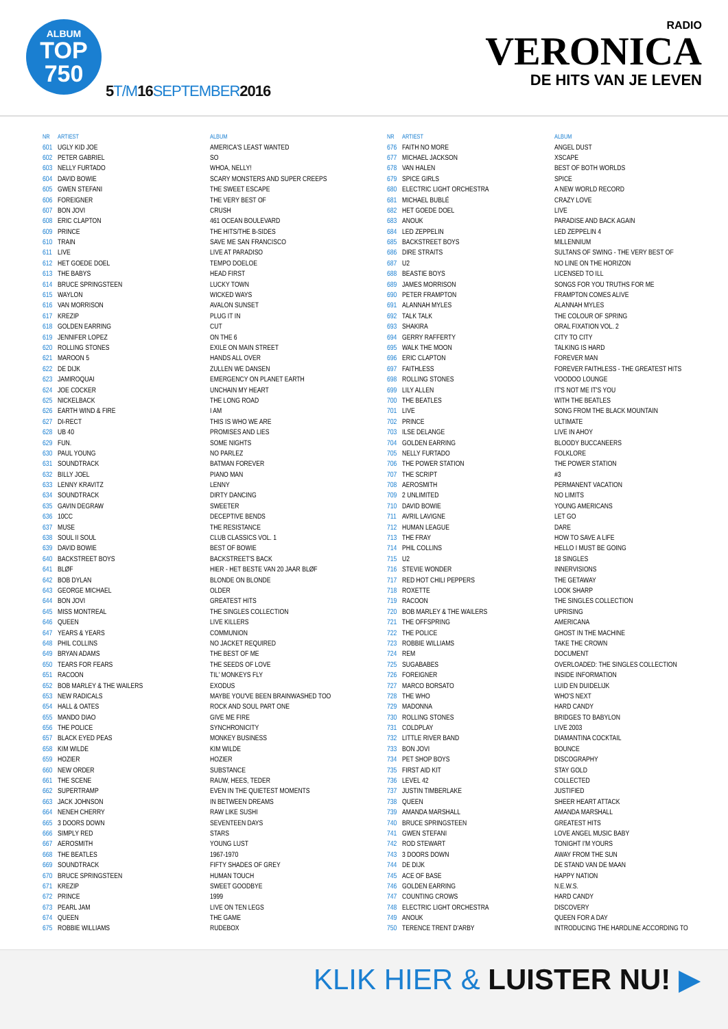ALBUM
TOP
750
5T/M16SEPTEMBER2016
RADIO
VERONICA
DE HITS VAN JE LEVEN
| NR | ARTIEST | ALBUM |
| --- | --- | --- |
| 601 | UGLY KID JOE | AMERICA'S LEAST WANTED |
| 602 | PETER GABRIEL | SO |
| 603 | NELLY FURTADO | WHOA, NELLY! |
| 604 | DAVID BOWIE | SCARY MONSTERS AND SUPER CREEPS |
| 605 | GWEN STEFANI | THE SWEET ESCAPE |
| 606 | FOREIGNER | THE VERY BEST OF |
| 607 | BON JOVI | CRUSH |
| 608 | ERIC CLAPTON | 461 OCEAN BOULEVARD |
| 609 | PRINCE | THE HITS/THE B-SIDES |
| 610 | TRAIN | SAVE ME SAN FRANCISCO |
| 611 | LIVE | LIVE AT PARADISO |
| 612 | HET GOEDE DOEL | TEMPO DOELOE |
| 613 | THE BABYS | HEAD FIRST |
| 614 | BRUCE SPRINGSTEEN | LUCKY TOWN |
| 615 | WAYLON | WICKED WAYS |
| 616 | VAN MORRISON | AVALON SUNSET |
| 617 | KREZIP | PLUG IT IN |
| 618 | GOLDEN EARRING | CUT |
| 619 | JENNIFER LOPEZ | ON THE 6 |
| 620 | ROLLING STONES | EXILE ON MAIN STREET |
| 621 | MAROON 5 | HANDS ALL OVER |
| 622 | DE DIJK | ZULLEN WE DANSEN |
| 623 | JAMIROQUAI | EMERGENCY ON PLANET EARTH |
| 624 | JOE COCKER | UNCHAIN MY HEART |
| 625 | NICKELBACK | THE LONG ROAD |
| 626 | EARTH WIND & FIRE | I AM |
| 627 | DI-RECT | THIS IS WHO WE ARE |
| 628 | UB 40 | PROMISES AND LIES |
| 629 | FUN. | SOME NIGHTS |
| 630 | PAUL YOUNG | NO PARLEZ |
| 631 | SOUNDTRACK | BATMAN FOREVER |
| 632 | BILLY JOEL | PIANO MAN |
| 633 | LENNY KRAVITZ | LENNY |
| 634 | SOUNDTRACK | DIRTY DANCING |
| 635 | GAVIN DEGRAW | SWEETER |
| 636 | 10CC | DECEPTIVE BENDS |
| 637 | MUSE | THE RESISTANCE |
| 638 | SOUL II SOUL | CLUB CLASSICS VOL. 1 |
| 639 | DAVID BOWIE | BEST OF BOWIE |
| 640 | BACKSTREET BOYS | BACKSTREET'S BACK |
| 641 | BLØF | HIER - HET BESTE VAN 20 JAAR BLØF |
| 642 | BOB DYLAN | BLONDE ON BLONDE |
| 643 | GEORGE MICHAEL | OLDER |
| 644 | BON JOVI | GREATEST HITS |
| 645 | MISS MONTREAL | THE SINGLES COLLECTION |
| 646 | QUEEN | LIVE KILLERS |
| 647 | YEARS & YEARS | COMMUNION |
| 648 | PHIL COLLINS | NO JACKET REQUIRED |
| 649 | BRYAN ADAMS | THE BEST OF ME |
| 650 | TEARS FOR FEARS | THE SEEDS OF LOVE |
| 651 | RACOON | TIL' MONKEYS FLY |
| 652 | BOB MARLEY & THE WAILERS | EXODUS |
| 653 | NEW RADICALS | MAYBE YOU'VE BEEN BRAINWASHED TOO |
| 654 | HALL & OATES | ROCK AND SOUL PART ONE |
| 655 | MANDO DIAO | GIVE ME FIRE |
| 656 | THE POLICE | SYNCHRONICITY |
| 657 | BLACK EYED PEAS | MONKEY BUSINESS |
| 658 | KIM WILDE | KIM WILDE |
| 659 | HOZIER | HOZIER |
| 660 | NEW ORDER | SUBSTANCE |
| 661 | THE SCENE | RAUW, HEES, TEDER |
| 662 | SUPERTRAMP | EVEN IN THE QUIETEST MOMENTS |
| 663 | JACK JOHNSON | IN BETWEEN DREAMS |
| 664 | NENEH CHERRY | RAW LIKE SUSHI |
| 665 | 3 DOORS DOWN | SEVENTEEN DAYS |
| 666 | SIMPLY RED | STARS |
| 667 | AEROSMITH | YOUNG LUST |
| 668 | THE BEATLES | 1967-1970 |
| 669 | SOUNDTRACK | FIFTY SHADES OF GREY |
| 670 | BRUCE SPRINGSTEEN | HUMAN TOUCH |
| 671 | KREZIP | SWEET GOODBYE |
| 672 | PRINCE | 1999 |
| 673 | PEARL JAM | LIVE ON TEN LEGS |
| 674 | QUEEN | THE GAME |
| 675 | ROBBIE WILLIAMS | RUDEBOX |
| NR | ARTIEST | ALBUM |
| --- | --- | --- |
| 676 | FAITH NO MORE | ANGEL DUST |
| 677 | MICHAEL JACKSON | XSCAPE |
| 678 | VAN HALEN | BEST OF BOTH WORLDS |
| 679 | SPICE GIRLS | SPICE |
| 680 | ELECTRIC LIGHT ORCHESTRA | A NEW WORLD RECORD |
| 681 | MICHAEL BUBLÉ | CRAZY LOVE |
| 682 | HET GOEDE DOEL | LIVE |
| 683 | ANOUK | PARADISE AND BACK AGAIN |
| 684 | LED ZEPPELIN | LED ZEPPELIN 4 |
| 685 | BACKSTREET BOYS | MILLENNIUM |
| 686 | DIRE STRAITS | SULTANS OF SWING - THE VERY BEST OF |
| 687 | U2 | NO LINE ON THE HORIZON |
| 688 | BEASTIE BOYS | LICENSED TO ILL |
| 689 | JAMES MORRISON | SONGS FOR YOU TRUTHS FOR ME |
| 690 | PETER FRAMPTON | FRAMPTON COMES ALIVE |
| 691 | ALANNAH MYLES | ALANNAH MYLES |
| 692 | TALK TALK | THE COLOUR OF SPRING |
| 693 | SHAKIRA | ORAL FIXATION VOL. 2 |
| 694 | GERRY RAFFERTY | CITY TO CITY |
| 695 | WALK THE MOON | TALKING IS HARD |
| 696 | ERIC CLAPTON | FOREVER MAN |
| 697 | FAITHLESS | FOREVER FAITHLESS - THE GREATEST HITS |
| 698 | ROLLING STONES | VOODOO LOUNGE |
| 699 | LILY ALLEN | IT'S NOT ME IT'S YOU |
| 700 | THE BEATLES | WITH THE BEATLES |
| 701 | LIVE | SONG FROM THE BLACK MOUNTAIN |
| 702 | PRINCE | ULTIMATE |
| 703 | ILSE DELANGE | LIVE IN AHOY |
| 704 | GOLDEN EARRING | BLOODY BUCCANEERS |
| 705 | NELLY FURTADO | FOLKLORE |
| 706 | THE POWER STATION | THE POWER STATION |
| 707 | THE SCRIPT | #3 |
| 708 | AEROSMITH | PERMANENT VACATION |
| 709 | 2 UNLIMITED | NO LIMITS |
| 710 | DAVID BOWIE | YOUNG AMERICANS |
| 711 | AVRIL LAVIGNE | LET GO |
| 712 | HUMAN LEAGUE | DARE |
| 713 | THE FRAY | HOW TO SAVE A LIFE |
| 714 | PHIL COLLINS | HELLO I MUST BE GOING |
| 715 | U2 | 18 SINGLES |
| 716 | STEVIE WONDER | INNERVISIONS |
| 717 | RED HOT CHILI PEPPERS | THE GETAWAY |
| 718 | ROXETTE | LOOK SHARP |
| 719 | RACOON | THE SINGLES COLLECTION |
| 720 | BOB MARLEY & THE WAILERS | UPRISING |
| 721 | THE OFFSPRING | AMERICANA |
| 722 | THE POLICE | GHOST IN THE MACHINE |
| 723 | ROBBIE WILLIAMS | TAKE THE CROWN |
| 724 | REM | DOCUMENT |
| 725 | SUGABABES | OVERLOADED: THE SINGLES COLLECTION |
| 726 | FOREIGNER | INSIDE INFORMATION |
| 727 | MARCO BORSATO | LUID EN DUIDELIJK |
| 728 | THE WHO | WHO'S NEXT |
| 729 | MADONNA | HARD CANDY |
| 730 | ROLLING STONES | BRIDGES TO BABYLON |
| 731 | COLDPLAY | LIVE 2003 |
| 732 | LITTLE RIVER BAND | DIAMANTINA COCKTAIL |
| 733 | BON JOVI | BOUNCE |
| 734 | PET SHOP BOYS | DISCOGRAPHY |
| 735 | FIRST AID KIT | STAY GOLD |
| 736 | LEVEL 42 | COLLECTED |
| 737 | JUSTIN TIMBERLAKE | JUSTIFIED |
| 738 | QUEEN | SHEER HEART ATTACK |
| 739 | AMANDA MARSHALL | AMANDA MARSHALL |
| 740 | BRUCE SPRINGSTEEN | GREATEST HITS |
| 741 | GWEN STEFANI | LOVE ANGEL MUSIC BABY |
| 742 | ROD STEWART | TONIGHT I'M YOURS |
| 743 | 3 DOORS DOWN | AWAY FROM THE SUN |
| 744 | DE DIJK | DE STAND VAN DE MAAN |
| 745 | ACE OF BASE | HAPPY NATION |
| 746 | GOLDEN EARRING | N.E.W.S. |
| 747 | COUNTING CROWS | HARD CANDY |
| 748 | ELECTRIC LIGHT ORCHESTRA | DISCOVERY |
| 749 | ANOUK | QUEEN FOR A DAY |
| 750 | TERENCE TRENT D'ARBY | INTRODUCING THE HARDLINE ACCORDING TO |
KLIK HIER & LUISTER NU! ▶